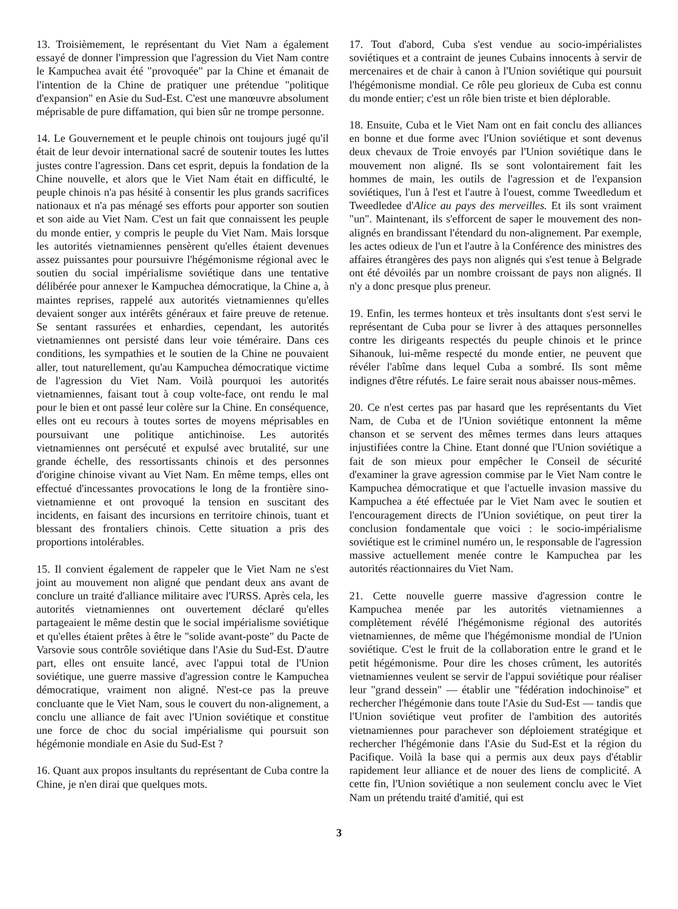13. Troisièmement, le représentant du Viet Nam a également essayé de donner l'impression que l'agression du Viet Nam contre le Kampuchea avait été "provoquée" par la Chine et émanait de l'intention de la Chine de pratiquer une prétendue "politique d'expansion" en Asie du Sud-Est. C'est une manœuvre absolument méprisable de pure diffamation, qui bien sûr ne trompe personne.
14. Le Gouvernement et le peuple chinois ont toujours jugé qu'il était de leur devoir international sacré de soutenir toutes les luttes justes contre l'agression. Dans cet esprit, depuis la fondation de la Chine nouvelle, et alors que le Viet Nam était en difficulté, le peuple chinois n'a pas hésité à consentir les plus grands sacrifices nationaux et n'a pas ménagé ses efforts pour apporter son soutien et son aide au Viet Nam. C'est un fait que connaissent les peuple du monde entier, y compris le peuple du Viet Nam. Mais lorsque les autorités vietnamiennes pensèrent qu'elles étaient devenues assez puissantes pour poursuivre l'hégémonisme régional avec le soutien du social impérialisme soviétique dans une tentative délibérée pour annexer le Kampuchea démocratique, la Chine a, à maintes reprises, rappelé aux autorités vietnamiennes qu'elles devaient songer aux intérêts généraux et faire preuve de retenue. Se sentant rassurées et enhardies, cependant, les autorités vietnamiennes ont persisté dans leur voie téméraire. Dans ces conditions, les sympathies et le soutien de la Chine ne pouvaient aller, tout naturellement, qu'au Kampuchea démocratique victime de l'agression du Viet Nam. Voilà pourquoi les autorités vietnamiennes, faisant tout à coup volte-face, ont rendu le mal pour le bien et ont passé leur colère sur la Chine. En conséquence, elles ont eu recours à toutes sortes de moyens méprisables en poursuivant une politique antichinoise. Les autorités vietnamiennes ont persécuté et expulsé avec brutalité, sur une grande échelle, des ressortissants chinois et des personnes d'origine chinoise vivant au Viet Nam. En même temps, elles ont effectué d'incessantes provocations le long de la frontière sino-vietnamienne et ont provoqué la tension en suscitant des incidents, en faisant des incursions en territoire chinois, tuant et blessant des frontaliers chinois. Cette situation a pris des proportions intolérables.
15. Il convient également de rappeler que le Viet Nam ne s'est joint au mouvement non aligné que pendant deux ans avant de conclure un traité d'alliance militaire avec l'URSS. Après cela, les autorités vietnamiennes ont ouvertement déclaré qu'elles partageaient le même destin que le social impérialisme soviétique et qu'elles étaient prêtes à être le "solide avant-poste" du Pacte de Varsovie sous contrôle soviétique dans l'Asie du Sud-Est. D'autre part, elles ont ensuite lancé, avec l'appui total de l'Union soviétique, une guerre massive d'agression contre le Kampuchea démocratique, vraiment non aligné. N'est-ce pas la preuve concluante que le Viet Nam, sous le couvert du non-alignement, a conclu une alliance de fait avec l'Union soviétique et constitue une force de choc du social impérialisme qui poursuit son hégémonie mondiale en Asie du Sud-Est ?
16. Quant aux propos insultants du représentant de Cuba contre la Chine, je n'en dirai que quelques mots.
17. Tout d'abord, Cuba s'est vendue au socio-impérialistes soviétiques et a contraint de jeunes Cubains innocents à servir de mercenaires et de chair à canon à l'Union soviétique qui poursuit l'hégémonisme mondial. Ce rôle peu glorieux de Cuba est connu du monde entier; c'est un rôle bien triste et bien déplorable.
18. Ensuite, Cuba et le Viet Nam ont en fait conclu des alliances en bonne et due forme avec l'Union soviétique et sont devenus deux chevaux de Troie envoyés par l'Union soviétique dans le mouvement non aligné. Ils se sont volontairement fait les hommes de main, les outils de l'agression et de l'expansion soviétiques, l'un à l'est et l'autre à l'ouest, comme Tweedledum et Tweedledee d'Alice au pays des merveilles. Et ils sont vraiment "un". Maintenant, ils s'efforcent de saper le mouvement des non-alignés en brandissant l'étendard du non-alignement. Par exemple, les actes odieux de l'un et l'autre à la Conférence des ministres des affaires étrangères des pays non alignés qui s'est tenue à Belgrade ont été dévoilés par un nombre croissant de pays non alignés. Il n'y a donc presque plus preneur.
19. Enfin, les termes honteux et très insultants dont s'est servi le représentant de Cuba pour se livrer à des attaques personnelles contre les dirigeants respectés du peuple chinois et le prince Sihanouk, lui-même respecté du monde entier, ne peuvent que révéler l'abîme dans lequel Cuba a sombré. Ils sont même indignes d'être réfutés. Le faire serait nous abaisser nous-mêmes.
20. Ce n'est certes pas par hasard que les représentants du Viet Nam, de Cuba et de l'Union soviétique entonnent la même chanson et se servent des mêmes termes dans leurs attaques injustifiées contre la Chine. Etant donné que l'Union soviétique a fait de son mieux pour empêcher le Conseil de sécurité d'examiner la grave agression commise par le Viet Nam contre le Kampuchea démocratique et que l'actuelle invasion massive du Kampuchea a été effectuée par le Viet Nam avec le soutien et l'encouragement directs de l'Union soviétique, on peut tirer la conclusion fondamentale que voici : le socio-impérialisme soviétique est le criminel numéro un, le responsable de l'agression massive actuellement menée contre le Kampuchea par les autorités réactionnaires du Viet Nam.
21. Cette nouvelle guerre massive d'agression contre le Kampuchea menée par les autorités vietnamiennes a complètement révélé l'hégémonisme régional des autorités vietnamiennes, de même que l'hégémonisme mondial de l'Union soviétique. C'est le fruit de la collaboration entre le grand et le petit hégémonisme. Pour dire les choses crûment, les autorités vietnamiennes veulent se servir de l'appui soviétique pour réaliser leur "grand dessein" — établir une "fédération indochinoise" et rechercher l'hégémonie dans toute l'Asie du Sud-Est — tandis que l'Union soviétique veut profiter de l'ambition des autorités vietnamiennes pour parachever son déploiement stratégique et rechercher l'hégémonie dans l'Asie du Sud-Est et la région du Pacifique. Voilà la base qui a permis aux deux pays d'établir rapidement leur alliance et de nouer des liens de complicité. A cette fin, l'Union soviétique a non seulement conclu avec le Viet Nam un prétendu traité d'amitié, qui est
3